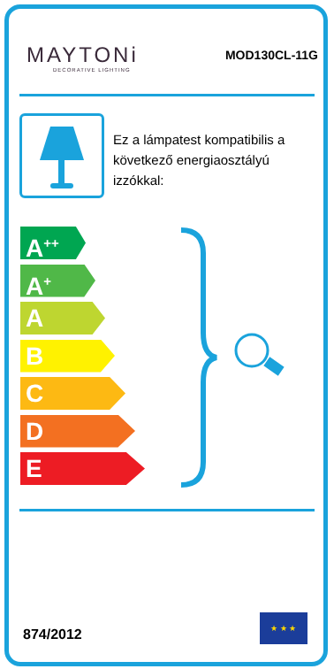MAYTONi
DECORATIVE LIGHTING
MOD130CL-11G
Ez a lámpatest kompatibilis a következő energiaosztályú izzókkal:
A<sup>++</sup>
A<sup>+</sup>
A
B
C
D
E
874/2012
★ ★ ★